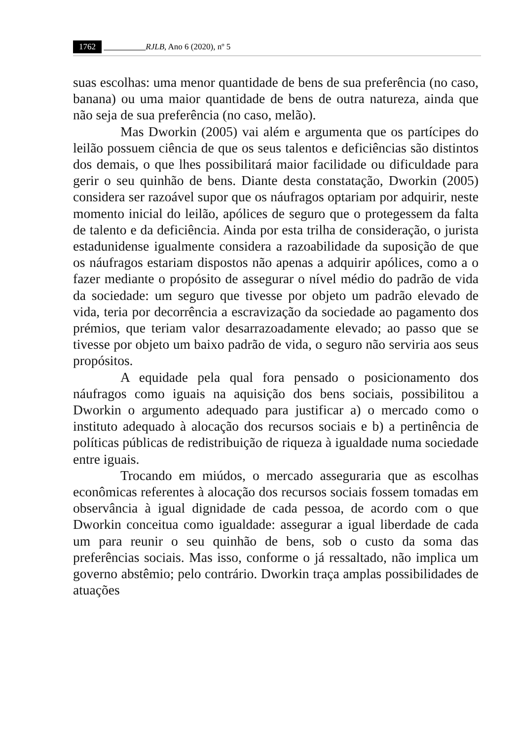1762 RJLB, Ano 6 (2020), nº 5
suas escolhas: uma menor quantidade de bens de sua preferência (no caso, banana) ou uma maior quantidade de bens de outra natureza, ainda que não seja de sua preferência (no caso, melão).
Mas Dworkin (2005) vai além e argumenta que os partícipes do leilão possuem ciência de que os seus talentos e deficiências são distintos dos demais, o que lhes possibilitará maior facilidade ou dificuldade para gerir o seu quinhão de bens. Diante desta constatação, Dworkin (2005) considera ser razoável supor que os náufragos optariam por adquirir, neste momento inicial do leilão, apólices de seguro que o protegessem da falta de talento e da deficiência. Ainda por esta trilha de consideração, o jurista estadunidense igualmente considera a razoabilidade da suposição de que os náufragos estariam dispostos não apenas a adquirir apólices, como a o fazer mediante o propósito de assegurar o nível médio do padrão de vida da sociedade: um seguro que tivesse por objeto um padrão elevado de vida, teria por decorrência a escravização da sociedade ao pagamento dos prémios, que teriam valor desarrazoadamente elevado; ao passo que se tivesse por objeto um baixo padrão de vida, o seguro não serviria aos seus propósitos.
A equidade pela qual fora pensado o posicionamento dos náufragos como iguais na aquisição dos bens sociais, possibilitou a Dworkin o argumento adequado para justificar a) o mercado como o instituto adequado à alocação dos recursos sociais e b) a pertinência de políticas públicas de redistribuição de riqueza à igualdade numa sociedade entre iguais.
Trocando em miúdos, o mercado asseguraria que as escolhas econômicas referentes à alocação dos recursos sociais fossem tomadas em observância à igual dignidade de cada pessoa, de acordo com o que Dworkin conceitua como igualdade: assegurar a igual liberdade de cada um para reunir o seu quinhão de bens, sob o custo da soma das preferências sociais. Mas isso, conforme o já ressaltado, não implica um governo abstêmio; pelo contrário. Dworkin traça amplas possibilidades de atuações